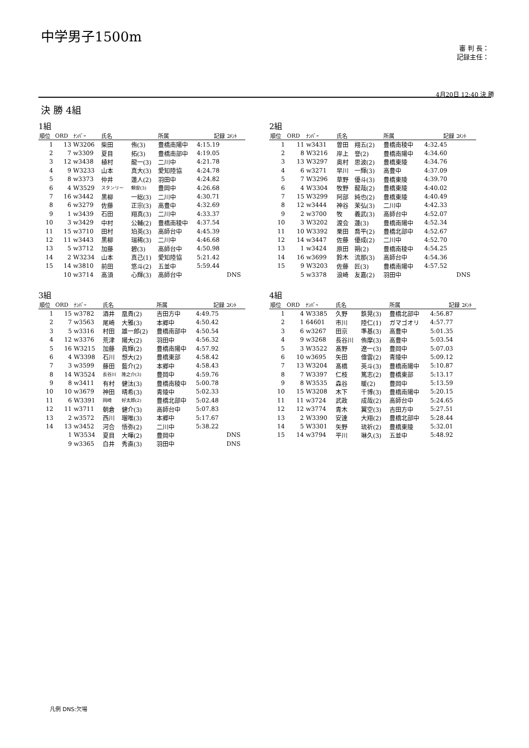中学男子1500m
審 判 長：
記録主任：
4月20日 12:40 決 勝
決 勝 4組
1組
| 順位 | ORD | ﾅﾝﾊﾞｰ | 氏名 | | 所属 | 記録 | ｺﾒﾝﾄ |
| --- | --- | --- | --- | --- | --- | --- | --- |
| 1 | 13 | W3206 | 柴田 | 侑(3) | 豊橋南陽中 | 4:15.19 | |
| 2 | 7 | w3309 | 夏目 | 拓(3) | 豊橋南部中 | 4:19.05 | |
| 3 | 12 | w3438 | 植村 | 龍一(3) | 二川中 | 4:21.78 | |
| 4 | 9 | W3233 | 山本 | 真大(3) | 愛知陸協 | 4:24.78 | |
| 5 | 8 | w3373 | 仲井 | 蓮人(2) | 羽田中 | 4:24.82 | |
| 6 | 4 | W3529 | スタンリー | 頼安(3) | 豊岡中 | 4:26.68 | |
| 7 | 16 | w3442 | 黒柳 | 一総(3) | 二川中 | 4:30.71 | |
| 8 | 6 | w3279 | 佐藤 | 正宗(3) | 高豊中 | 4:32.69 | |
| 9 | 1 | w3439 | 石田 | 翔真(3) | 二川中 | 4:33.37 | |
| 10 | 3 | w3429 | 中村 | 公輔(2) | 豊橋南稜中 | 4:37.54 | |
| 11 | 15 | w3710 | 田村 | 珀英(3) | 高師台中 | 4:45.39 | |
| 12 | 11 | w3443 | 黒柳 | 瑞稀(3) | 二川中 | 4:46.68 | |
| 13 | 5 | w3712 | 加藤 | 碧(3) | 高師台中 | 4:50.98 | |
| 14 | 2 | W3234 | 山本 | 真己(1) | 愛知陸協 | 5:21.42 | |
| 15 | 14 | w3810 | 前田 | 悠斗(2) | 五並中 | 5:59.44 | |
| | 10 | w3714 | 高須 | 心輝(3) | 高師台中 | | DNS |
2組
| 順位 | ORD | ﾅﾝﾊﾞｰ | 氏名 | | 所属 | 記録 | ｺﾒﾝﾄ |
| --- | --- | --- | --- | --- | --- | --- | --- |
| 1 | 11 | w3431 | 曽田 | 翔五(2) | 豊橋南稜中 | 4:32.45 | |
| 2 | 8 | W3216 | 岸上 | 誉(2) | 豊橋南陽中 | 4:34.60 | |
| 3 | 13 | W3297 | 奥村 | 思波(2) | 豊橋東陵 | 4:34.76 | |
| 4 | 6 | w3271 | 早川 | 一輝(3) | 高豊中 | 4:37.09 | |
| 5 | 7 | W3296 | 草野 | 優斗(3) | 豊橋東陵 | 4:39.70 | |
| 6 | 4 | W3304 | 牧野 | 龍哉(2) | 豊橋東陵 | 4:40.02 | |
| 7 | 15 | W3299 | 阿部 | 純也(2) | 豊橋東陵 | 4:40.49 | |
| 8 | 12 | w3444 | 神谷 | 茉弘(3) | 二川中 | 4:42.33 | |
| 9 | 2 | w3700 | 牧 | 義武(3) | 高師台中 | 4:52.07 | |
| 10 | 3 | W3202 | 渡会 | 蓮(3) | 豊橋南陽中 | 4:52.34 | |
| 11 | 10 | W3392 | 栗田 | 喬平(2) | 豊橋北部中 | 4:52.67 | |
| 12 | 14 | w3447 | 佐藤 | 優成(2) | 二川中 | 4:52.70 | |
| 13 | 1 | w3424 | 原田 | 朔(2) | 豊橋南稜中 | 4:54.25 | |
| 14 | 16 | w3699 | 鈴木 | 流那(3) | 高師台中 | 4:54.36 | |
| 15 | 9 | W3203 | 佐藤 | 匠(3) | 豊橋南陽中 | 4:57.52 | |
| | 5 | w3378 | 浪崎 | 友嘉(2) | 羽田中 | | DNS |
3組
| 順位 | ORD | ﾅﾝﾊﾞｰ | 氏名 | | 所属 | 記録 | ｺﾒﾝﾄ |
| --- | --- | --- | --- | --- | --- | --- | --- |
| 1 | 15 | w3782 | 酒井 | 凰貴(2) | 吉田方中 | 4:49.75 | |
| 2 | 7 | w3563 | 尾崎 | 大雅(3) | 本郷中 | 4:50.42 | |
| 3 | 5 | w3316 | 村田 | 雄一郎(2) | 豊橋南部中 | 4:50.54 | |
| 4 | 12 | w3376 | 荒津 | 陽大(2) | 羽田中 | 4:56.32 | |
| 5 | 16 | W3215 | 加藤 | 眞輝(2) | 豊橋南陽中 | 4:57.92 | |
| 6 | 4 | W3398 | 石川 | 想大(2) | 豊橋東部 | 4:58.42 | |
| 7 | 3 | w3599 | 藤田 | 藍介(2) | 本郷中 | 4:58.43 | |
| 8 | 14 | W3524 | 長谷川 | 隆之介(3) | 豊岡中 | 4:59.76 | |
| 9 | 8 | w3411 | 有村 | 健汰(3) | 豊橋南稜中 | 5:00.78 | |
| 10 | 10 | w3679 | 神田 | 晴希(3) | 青陵中 | 5:02.33 | |
| 11 | 6 | W3391 | 岡崎 | 好太郎(2) | 豊橋北部中 | 5:02.48 | |
| 12 | 11 | w3711 | 朝倉 | 健介(3) | 高師台中 | 5:07.83 | |
| 13 | 2 | w3572 | 西川 | 瑠唯(3) | 本郷中 | 5:17.67 | |
| 14 | 13 | w3452 | 河合 | 悟弥(2) | 二川中 | 5:38.22 | |
| | 1 | W3534 | 夏目 | 大暉(2) | 豊岡中 | | DNS |
| | 9 | w3365 | 白井 | 秀直(3) | 羽田中 | | DNS |
4組
| 順位 | ORD | ﾅﾝﾊﾞｰ | 氏名 | | 所属 | 記録 | ｺﾒﾝﾄ |
| --- | --- | --- | --- | --- | --- | --- | --- |
| 1 | 4 | W3385 | 久野 | 鉄晃(3) | 豊橋北部中 | 4:56.87 | |
| 2 | 1 | 64601 | 市川 | 陸仁(1) | ガマゴオリ | 4:57.77 | |
| 3 | 6 | w3267 | 田京 | 準基(3) | 高豊中 | 5:01.35 | |
| 4 | 9 | w3268 | 長谷川 | 侑摩(3) | 高豊中 | 5:03.54 | |
| 5 | 3 | W3522 | 髙野 | 遼一(3) | 豊岡中 | 5:07.03 | |
| 6 | 10 | w3695 | 矢田 | 偉雲(2) | 青陵中 | 5:09.12 | |
| 7 | 13 | W3204 | 髙橋 | 英斗(3) | 豊橋南陽中 | 5:10.87 | |
| 8 | 7 | W3397 | 仁枝 | 篤志(2) | 豊橋東部 | 5:13.17 | |
| 9 | 8 | W3535 | 森谷 | 暖(2) | 豊岡中 | 5:13.59 | |
| 10 | 15 | W3208 | 木下 | 千博(3) | 豊橋南陽中 | 5:20.15 | |
| 11 | 11 | w3724 | 武政 | 成哉(2) | 高師台中 | 5:24.65 | |
| 12 | 12 | w3774 | 青木 | 翼空(3) | 吉田方中 | 5:27.51 | |
| 13 | 2 | W3390 | 安達 | 大翔(2) | 豊橋北部中 | 5:28.44 | |
| 14 | 5 | W3301 | 矢野 | 琉祈(2) | 豊橋東陵 | 5:32.01 | |
| 15 | 14 | w3794 | 平川 | 琳久(3) | 五並中 | 5:48.92 | |
凡例 DNS:欠場